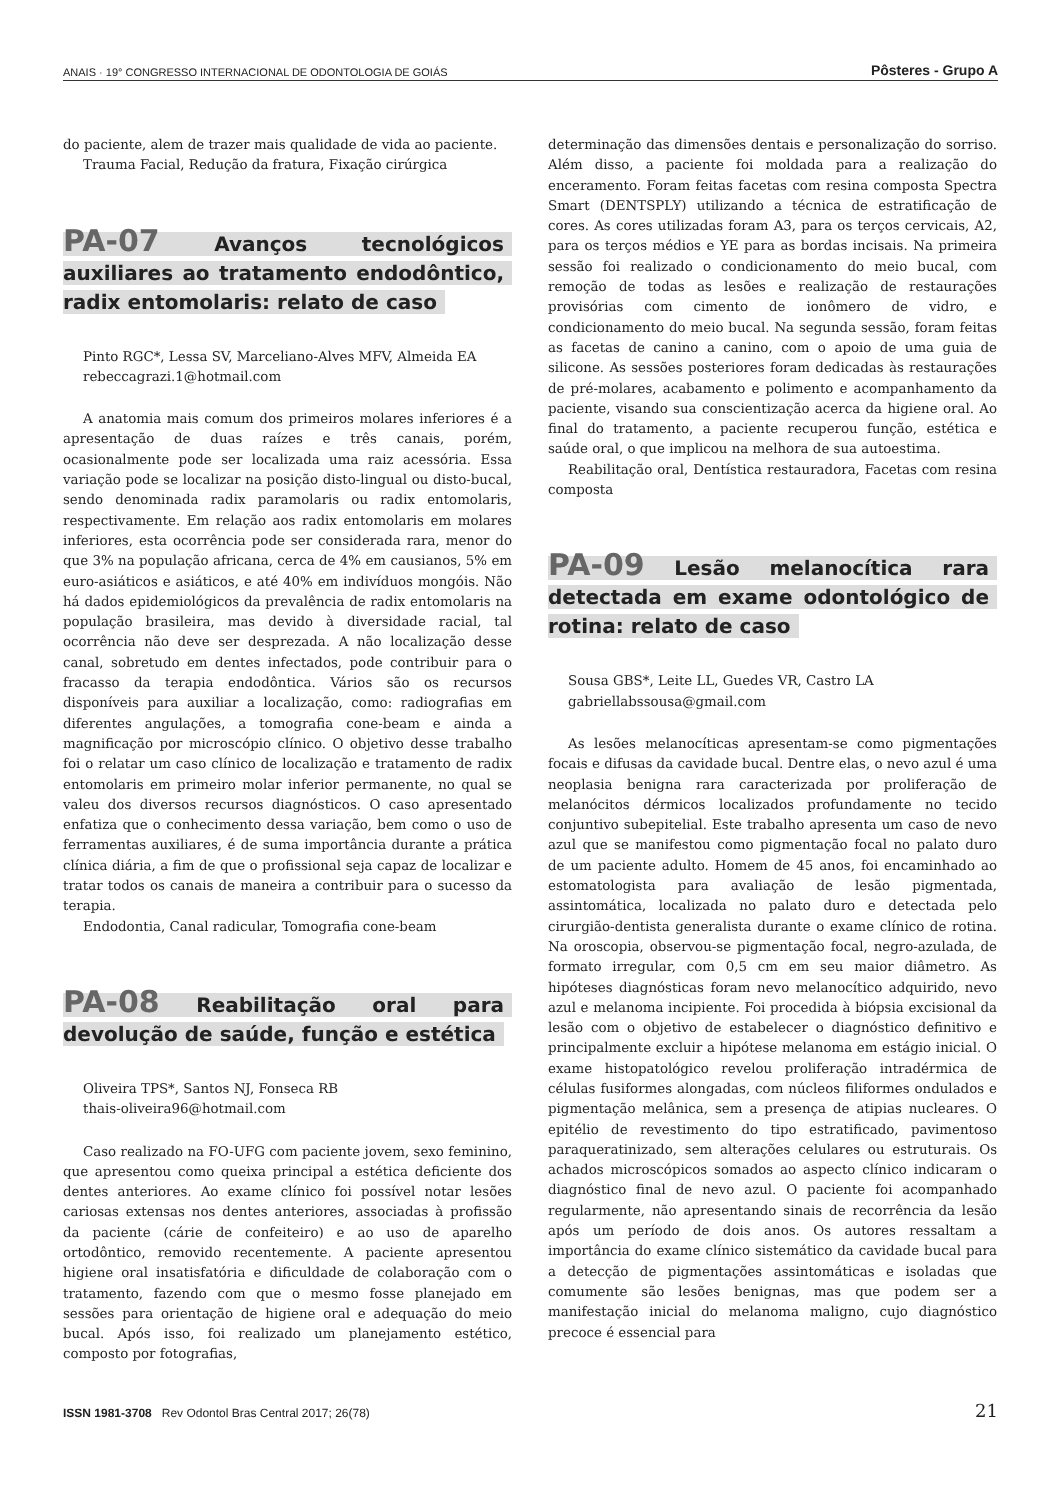ANAIS · 19° CONGRESSO INTERNACIONAL DE ODONTOLOGIA DE GOIÁS Pôsteres - Grupo A
do paciente, alem de trazer mais qualidade de vida ao paciente.
Trauma Facial, Redução da fratura, Fixação cirúrgica
PA-07 Avanços tecnológicos auxiliares ao tratamento endodôntico, radix entomolaris: relato de caso
Pinto RGC*, Lessa SV, Marceliano-Alves MFV, Almeida EA
rebeccagrazi.1@hotmail.com
A anatomia mais comum dos primeiros molares inferiores é a apresentação de duas raízes e três canais, porém, ocasionalmente pode ser localizada uma raiz acessória. Essa variação pode se localizar na posição disto-lingual ou disto-bucal, sendo denominada radix paramolaris ou radix entomolaris, respectivamente. Em relação aos radix entomolaris em molares inferiores, esta ocorrência pode ser considerada rara, menor do que 3% na população africana, cerca de 4% em causianos, 5% em euro-asiáticos e asiáticos, e até 40% em indivíduos mongóis. Não há dados epidemiológicos da prevalência de radix entomolaris na população brasileira, mas devido à diversidade racial, tal ocorrência não deve ser desprezada. A não localização desse canal, sobretudo em dentes infectados, pode contribuir para o fracasso da terapia endodôntica. Vários são os recursos disponíveis para auxiliar a localização, como: radiografias em diferentes angulações, a tomografia cone-beam e ainda a magnificação por microscópio clínico. O objetivo desse trabalho foi o relatar um caso clínico de localização e tratamento de radix entomolaris em primeiro molar inferior permanente, no qual se valeu dos diversos recursos diagnósticos. O caso apresentado enfatiza que o conhecimento dessa variação, bem como o uso de ferramentas auxiliares, é de suma importância durante a prática clínica diária, a fim de que o profissional seja capaz de localizar e tratar todos os canais de maneira a contribuir para o sucesso da terapia.
Endodontia, Canal radicular, Tomografia cone-beam
PA-08 Reabilitação oral para devolução de saúde, função e estética
Oliveira TPS*, Santos NJ, Fonseca RB
thais-oliveira96@hotmail.com
Caso realizado na FO-UFG com paciente jovem, sexo feminino, que apresentou como queixa principal a estética deficiente dos dentes anteriores. Ao exame clínico foi possível notar lesões cariosas extensas nos dentes anteriores, associadas à profissão da paciente (cárie de confeiteiro) e ao uso de aparelho ortodôntico, removido recentemente. A paciente apresentou higiene oral insatisfatória e dificuldade de colaboração com o tratamento, fazendo com que o mesmo fosse planejado em sessões para orientação de higiene oral e adequação do meio bucal. Após isso, foi realizado um planejamento estético, composto por fotografias,
determinação das dimensões dentais e personalização do sorriso. Além disso, a paciente foi moldada para a realização do enceramento. Foram feitas facetas com resina composta Spectra Smart (DENTSPLY) utilizando a técnica de estratificação de cores. As cores utilizadas foram A3, para os terços cervicais, A2, para os terços médios e YE para as bordas incisais. Na primeira sessão foi realizado o condicionamento do meio bucal, com remoção de todas as lesões e realização de restaurações provisórias com cimento de ionômero de vidro, e condicionamento do meio bucal. Na segunda sessão, foram feitas as facetas de canino a canino, com o apoio de uma guia de silicone. As sessões posteriores foram dedicadas às restaurações de pré-molares, acabamento e polimento e acompanhamento da paciente, visando sua conscientização acerca da higiene oral. Ao final do tratamento, a paciente recuperou função, estética e saúde oral, o que implicou na melhora de sua autoestima.
Reabilitação oral, Dentística restauradora, Facetas com resina composta
PA-09 Lesão melanocítica rara detectada em exame odontológico de rotina: relato de caso
Sousa GBS*, Leite LL, Guedes VR, Castro LA
gabriellabssousa@gmail.com
As lesões melanocíticas apresentam-se como pigmentações focais e difusas da cavidade bucal. Dentre elas, o nevo azul é uma neoplasia benigna rara caracterizada por proliferação de melanócitos dérmicos localizados profundamente no tecido conjuntivo subepitelial. Este trabalho apresenta um caso de nevo azul que se manifestou como pigmentação focal no palato duro de um paciente adulto. Homem de 45 anos, foi encaminhado ao estomatologista para avaliação de lesão pigmentada, assintomática, localizada no palato duro e detectada pelo cirurgião-dentista generalista durante o exame clínico de rotina. Na oroscopia, observou-se pigmentação focal, negro-azulada, de formato irregular, com 0,5 cm em seu maior diâmetro. As hipóteses diagnósticas foram nevo melanocítico adquirido, nevo azul e melanoma incipiente. Foi procedida à biópsia excisional da lesão com o objetivo de estabelecer o diagnóstico definitivo e principalmente excluir a hipótese melanoma em estágio inicial. O exame histopatológico revelou proliferação intradérmica de células fusiformes alongadas, com núcleos filiformes ondulados e pigmentação melânica, sem a presença de atipias nucleares. O epitélio de revestimento do tipo estratificado, pavimentoso paraqueratinizado, sem alterações celulares ou estruturais. Os achados microscópicos somados ao aspecto clínico indicaram o diagnóstico final de nevo azul. O paciente foi acompanhado regularmente, não apresentando sinais de recorrência da lesão após um período de dois anos. Os autores ressaltam a importância do exame clínico sistemático da cavidade bucal para a detecção de pigmentações assintomáticas e isoladas que comumente são lesões benignas, mas que podem ser a manifestação inicial do melanoma maligno, cujo diagnóstico precoce é essencial para
ISSN 1981-3708 Rev Odontol Bras Central 2017; 26(78) 21